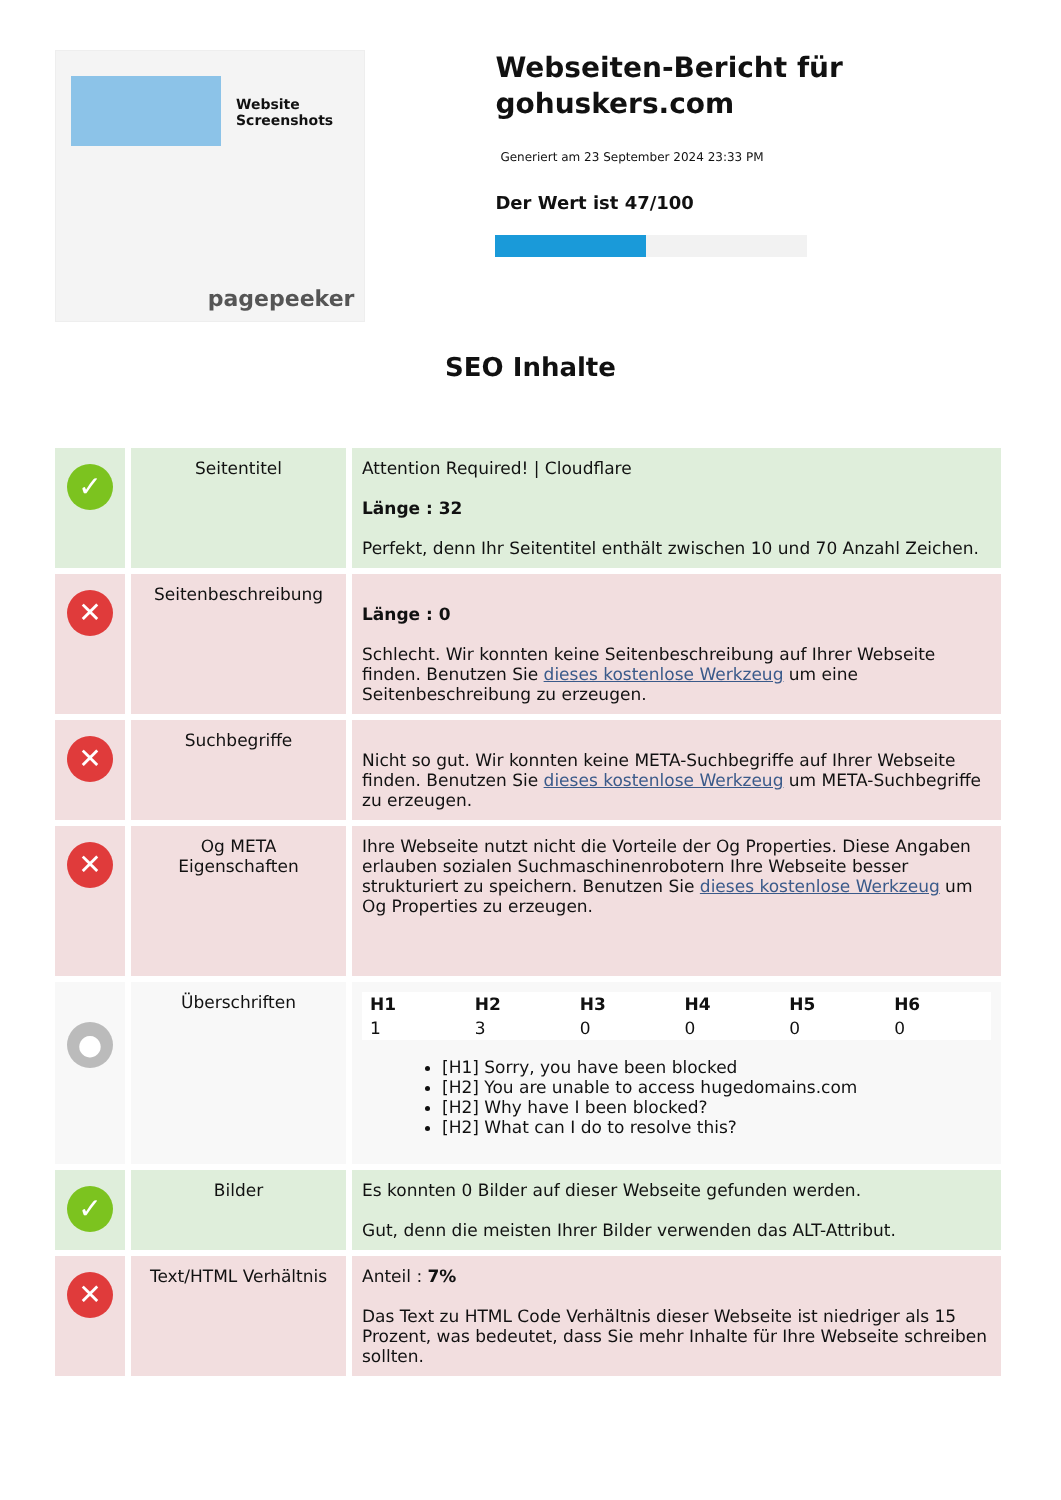Website Screenshots
pagepeeker
Webseiten-Bericht für gohuskers.com
Generiert am 23 September 2024 23:33 PM
Der Wert ist 47/100
SEO Inhalte
| ✓ | Seitentitel | Attention Required! / Cloudflare Länge : 32 Perfekt, denn Ihr Seitentitel enthält zwischen 10 und 70 Anzahl Zeichen. |
| ✕ | Seitenbeschreibung | Länge : 0 Schlecht. Wir konnten keine Seitenbeschreibung auf Ihrer Webseite finden. Benutzen Sie dieses kostenlose Werkzeug um eine Seitenbeschreibung zu erzeugen. |
| ✕ | Suchbegriffe | Nicht so gut. Wir konnten keine META-Suchbegriffe auf Ihrer Webseite finden. Benutzen Sie dieses kostenlose Werkzeug um META-Suchbegriffe zu erzeugen. |
| ✕ | Og META Eigenschaften | Ihre Webseite nutzt nicht die Vorteile der Og Properties. Diese Angaben erlauben sozialen Suchmaschinenrobotern Ihre Webseite besser strukturiert zu speichern. Benutzen Sie dieses kostenlose Werkzeug um Og Properties zu erzeugen. |
| ● | Überschriften | / H1 / H2 / H3 / H4 / H5 / H6 / / --- / --- / --- / --- / --- / --- / / 1 / 3 / 0 / 0 / 0 / 0 / [H1] Sorry, you have been blocked [H2] You are unable to access hugedomains.com [H2] Why have I been blocked? [H2] What can I do to resolve this? |
| ✓ | Bilder | Es konnten 0 Bilder auf dieser Webseite gefunden werden. Gut, denn die meisten Ihrer Bilder verwenden das ALT-Attribut. |
| ✕ | Text/HTML Verhältnis | Anteil : 7% Das Text zu HTML Code Verhältnis dieser Webseite ist niedriger als 15 Prozent, was bedeutet, dass Sie mehr Inhalte für Ihre Webseite schreiben sollten. |